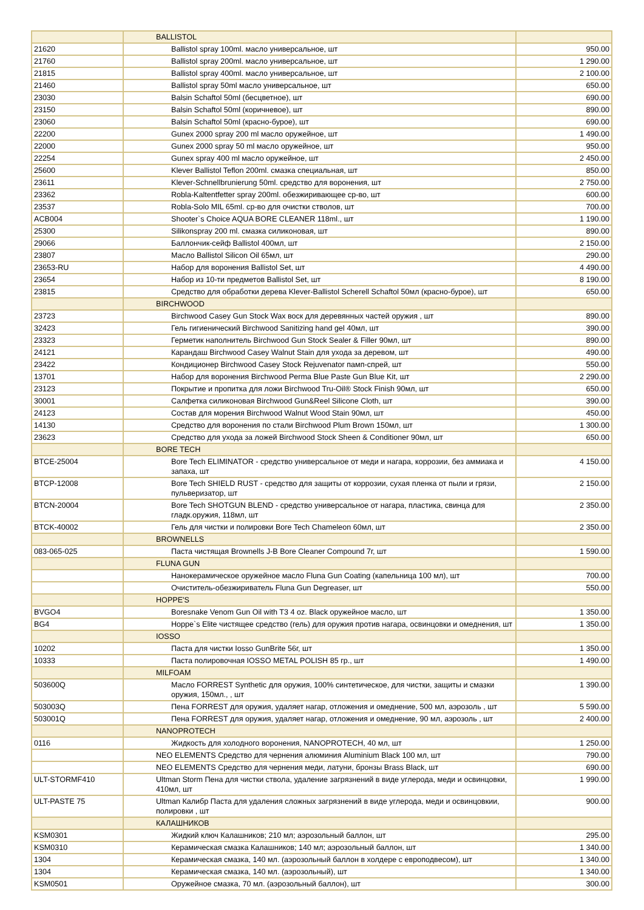| | BALLISTOL | |
| 21620 | Ballistol spray 100ml. масло универсальное, шт | 950.00 |
| 21760 | Ballistol spray 200ml. масло универсальное, шт | 1 290.00 |
| 21815 | Ballistol spray 400ml. масло универсальное, шт | 2 100.00 |
| 21460 | Ballistol spray 50ml масло универсальное, шт | 650.00 |
| 23030 | Balsin Schaftol 50ml (бесцветное), шт | 690.00 |
| 23150 | Balsin Schaftol 50ml (коричневое), шт | 890.00 |
| 23060 | Balsin Schaftol 50ml (красно-бурое), шт | 690.00 |
| 22200 | Gunex 2000 spray 200 ml масло оружейное, шт | 1 490.00 |
| 22000 | Gunex 2000 spray 50 ml масло оружейное, шт | 950.00 |
| 22254 | Gunex spray 400 ml масло оружейное, шт | 2 450.00 |
| 25600 | Klever Ballistol Teflon 200ml. смазка специальная, шт | 850.00 |
| 23611 | Klever-Schnellbrunierung 50ml. средство для воронения, шт | 2 750.00 |
| 23362 | Robla-Kaltentfetter spray 200ml. обезжиривающее ср-во, шт | 600.00 |
| 23537 | Robla-Solo MIL 65ml. ср-во для очистки стволов, шт | 700.00 |
| ACB004 | Shooter`s Choice AQUA BORE CLEANER 118ml., шт | 1 190.00 |
| 25300 | Silikonspray 200 ml. смазка силиконовая, шт | 890.00 |
| 29066 | Баллончик-сейф Ballistol 400мл, шт | 2 150.00 |
| 23807 | Масло Ballistol Silicon Oil 65мл, шт | 290.00 |
| 23653-RU | Набор для воронения Ballistol Set, шт | 4 490.00 |
| 23654 | Набор из 10-ти предметов Ballistol Set, шт | 8 190.00 |
| 23815 | Средство для обработки дерева Klever-Ballistol Scherell Schaftol 50мл (красно-бурое), шт | 650.00 |
| | BIRCHWOOD | |
| 23723 | Birchwood Casey Gun Stock Wax воск для деревянных частей оружия , шт | 890.00 |
| 32423 | Гель гигиенический Birchwood Sanitizing hand gel 40мл, шт | 390.00 |
| 23323 | Герметик наполнитель Birchwood Gun Stock Sealer & Filler 90мл, шт | 890.00 |
| 24121 | Карандаш Birchwood Casey Walnut Stain для ухода за деревом, шт | 490.00 |
| 23422 | Кондиционер Birchwood Casey Stock Rejuvenator памп-спрей, шт | 550.00 |
| 13701 | Набор для воронения Birchwood Perma Blue Paste Gun Blue Kit, шт | 2 290.00 |
| 23123 | Покрытие и пропитка для ложи Birchwood Tru-Oil® Stock Finish 90мл, шт | 650.00 |
| 30001 | Салфетка силиконовая Birchwood Gun&Reel Silicone Cloth, шт | 390.00 |
| 24123 | Состав для морения Birchwood Walnut Wood Stain 90мл, шт | 450.00 |
| 14130 | Средство для воронения по стали Birchwood Plum Brown 150мл, шт | 1 300.00 |
| 23623 | Средство для ухода за ложей Birchwood Stock Sheen & Conditioner 90мл, шт | 650.00 |
| | BORE TECH | |
| BTCE-25004 | Bore Tech ELIMINATOR - средство универсальное от меди и нагара, коррозии, без аммиака и запаха, шт | 4 150.00 |
| BTCP-12008 | Bore Tech SHIELD RUST - средство для защиты от коррозии, сухая пленка от пыли и грязи, пульверизатор, шт | 2 150.00 |
| BTCN-20004 | Bore Tech SHOTGUN BLEND - средство универсальное от нагара, пластика, свинца для гладк.оружия, 118мл, шт | 2 350.00 |
| BTCK-40002 | Гель для чистки и полировки Bore Tech Chameleon 60мл, шт | 2 350.00 |
| | BROWNELLS | |
| 083-065-025 | Паста чистящая Brownells J-B Bore Cleaner Compound 7г, шт | 1 590.00 |
| | FLUNA GUN | |
| | Нанокерамическое оружейное масло Fluna Gun Coating (капельница 100 мл), шт | 700.00 |
| | Очиститель-обезжириватель Fluna Gun Degreaser, шт | 550.00 |
| | HOPPE'S | |
| BVGO4 | Boresnake Venom Gun Oil with T3 4 oz. Black оружейное масло, шт | 1 350.00 |
| BG4 | Hoppe`s Elite чистящее средство (гель) для оружия против нагара, освинцовки и омеднения, шт | 1 350.00 |
| | IOSSO | |
| 10202 | Паста для чистки Iosso GunBrite 56г, шт | 1 350.00 |
| 10333 | Паста полировочная IOSSO METAL POLISH 85 гр., шт | 1 490.00 |
| | MILFOAM | |
| 503600Q | Масло FORREST Synthetic для оружия, 100% синтетическое, для чистки, защиты и смазки оружия, 150мл., , шт | 1 390.00 |
| 503003Q | Пена FORREST для оружия, удаляет нагар, отложения и омеднение, 500 мл, аэрозоль , шт | 5 590.00 |
| 503001Q | Пена FORREST для оружия, удаляет нагар, отложения и омеднение, 90 мл, аэрозоль , шт | 2 400.00 |
| | NANOPROTECH | |
| 0116 | Жидкость для холодного воронения, NANOPROTECH, 40 мл, шт | 1 250.00 |
| | NEO ELEMENTS Средство для чернения алюминия Aluminium Black 100 мл, шт | 790.00 |
| | NEO ELEMENTS Средство для чернения меди, латуни, бронзы Brass Black, шт | 690.00 |
| ULT-STORMF410 | Ultman Storm Пена для чистки ствола, удаление загрязнений в виде углерода, меди и освинцовки, 410мл, шт | 1 990.00 |
| ULT-PASTE 75 | Ultman Калибр Паста для удаления сложных загрязнений в виде углерода, меди и освинцовкии, полировки , шт | 900.00 |
| | КАЛАШНИКОВ | |
| KSM0301 | Жидкий ключ Калашников; 210 мл; аэрозольный баллон, шт | 295.00 |
| KSM0310 | Керамическая смазка Калашников; 140 мл; аэрозольный баллон, шт | 1 340.00 |
| 1304 | Керамическая смазка, 140 мл. (аэрозольный баллон в холдере с европодвесом), шт | 1 340.00 |
| 1304 | Керамическая смазка, 140 мл. (аэрозольный), шт | 1 340.00 |
| KSM0501 | Оружейное смазка, 70 мл. (аэрозольный баллон), шт | 300.00 |